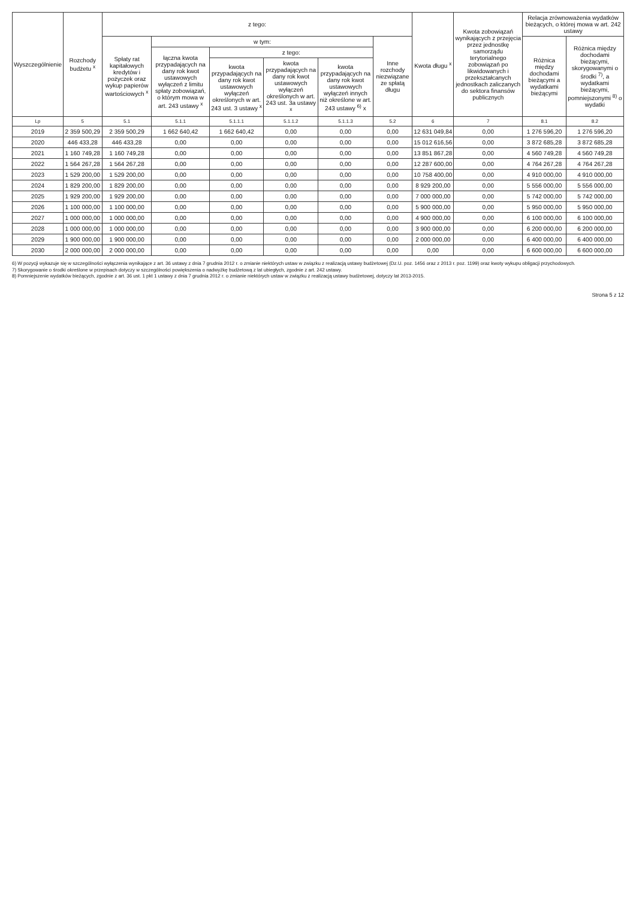| Wyszczególnienie | Rozchody budżetu <sup>x</sup> | z tego: | | | | | | Kwota długu <sup>x</sup> | Kwota zobowiązań wynikających z przejęcia przez jednostkę samorządu terytorialnego zobowiązań po likwidowanych i przekształcanych jednostkach zaliczanych do sektora finansów publicznych | Relacja zrównoważenia wydatków bieżących, o której mowa w art. 242 ustawy | |
| --- | --- | --- | --- | --- | --- | --- | --- | --- | --- | --- | --- |
| | | Spłaty rat kapitałowych kredytów i pożyczek oraz wykup papierów wartościowych <sup>x</sup> | w tym: | | | | Inne rozchody niezwiązane ze spłatą długu | | | Różnica między dochodami bieżącymi a wydatkami bieżącymi | Różnica między dochodami bieżącymi, skorygowanymi o środki <sup>7)</sup>, a wydatkami bieżącymi, pomniejszonymi <sup>8)</sup> o wydatki |
| | | | łączna kwota przypadających na dany rok kwot ustawowych wyłączeń z limitu spłaty zobowiązań, o którym mowa w art. 243 ustawy <sup>x</sup> | z tego: | | | | | | | |
| | | | | kwota przypadających na dany rok kwot ustawowych wyłączeń określonych w art. 243 ust. 3 ustawy <sup>x</sup> | kwota przypadających na dany rok kwot ustawowych wyłączeń określonych w art. 243 ust. 3a ustawy <sup>x</sup> | kwota przypadających na dany rok kwot ustawowych wyłączeń innych niż określone w art. 243 ustawy <sup>6)</sup> x | | | | | |
| Lp | 5 | 5.1 | 5.1.1 | 5.1.1.1 | 5.1.1.2 | 5.1.1.3 | 5.2 | 6 | 7 | 8.1 | 8.2 |
| 2019 | 2 359 500,29 | 2 359 500,29 | 1 662 640,42 | 1 662 640,42 | 0,00 | 0,00 | 0,00 | 12 631 049,84 | 0,00 | 1 276 596,20 | 1 276 596,20 |
| 2020 | 446 433,28 | 446 433,28 | 0,00 | 0,00 | 0,00 | 0,00 | 0,00 | 15 012 616,56 | 0,00 | 3 872 685,28 | 3 872 685,28 |
| 2021 | 1 160 749,28 | 1 160 749,28 | 0,00 | 0,00 | 0,00 | 0,00 | 0,00 | 13 851 867,28 | 0,00 | 4 560 749,28 | 4 560 749,28 |
| 2022 | 1 564 267,28 | 1 564 267,28 | 0,00 | 0,00 | 0,00 | 0,00 | 0,00 | 12 287 600,00 | 0,00 | 4 764 267,28 | 4 764 267,28 |
| 2023 | 1 529 200,00 | 1 529 200,00 | 0,00 | 0,00 | 0,00 | 0,00 | 0,00 | 10 758 400,00 | 0,00 | 4 910 000,00 | 4 910 000,00 |
| 2024 | 1 829 200,00 | 1 829 200,00 | 0,00 | 0,00 | 0,00 | 0,00 | 0,00 | 8 929 200,00 | 0,00 | 5 556 000,00 | 5 556 000,00 |
| 2025 | 1 929 200,00 | 1 929 200,00 | 0,00 | 0,00 | 0,00 | 0,00 | 0,00 | 7 000 000,00 | 0,00 | 5 742 000,00 | 5 742 000,00 |
| 2026 | 1 100 000,00 | 1 100 000,00 | 0,00 | 0,00 | 0,00 | 0,00 | 0,00 | 5 900 000,00 | 0,00 | 5 950 000,00 | 5 950 000,00 |
| 2027 | 1 000 000,00 | 1 000 000,00 | 0,00 | 0,00 | 0,00 | 0,00 | 0,00 | 4 900 000,00 | 0,00 | 6 100 000,00 | 6 100 000,00 |
| 2028 | 1 000 000,00 | 1 000 000,00 | 0,00 | 0,00 | 0,00 | 0,00 | 0,00 | 3 900 000,00 | 0,00 | 6 200 000,00 | 6 200 000,00 |
| 2029 | 1 900 000,00 | 1 900 000,00 | 0,00 | 0,00 | 0,00 | 0,00 | 0,00 | 2 000 000,00 | 0,00 | 6 400 000,00 | 6 400 000,00 |
| 2030 | 2 000 000,00 | 2 000 000,00 | 0,00 | 0,00 | 0,00 | 0,00 | 0,00 | 0,00 | 0,00 | 6 600 000,00 | 6 600 000,00 |
6) W pozycji wykazuje się w szczególności wyłączenia wynikające z art. 36 ustawy z dnia 7 grudnia 2012 r. o zmianie niektórych ustaw w związku z realizacją ustawy budżetowej (Dz.U. poz. 1456 oraz z 2013 r. poz. 1199) oraz kwoty wykupu obligacji przychodowych.
7) Skorygowanie o środki określone w przepisach dotyczy w szczególności powiększenia o nadwyżkę budżetową z lat ubiegłych, zgodnie z art. 242 ustawy.
8) Pomniejszenie wydatków bieżących, zgodnie z art. 36 ust. 1 pkt 1 ustawy z dnia 7 grudnia 2012 r. o zmianie niektórych ustaw w związku z realizacją ustawy budżetowej, dotyczy lat 2013-2015.
Strona 5 z 12